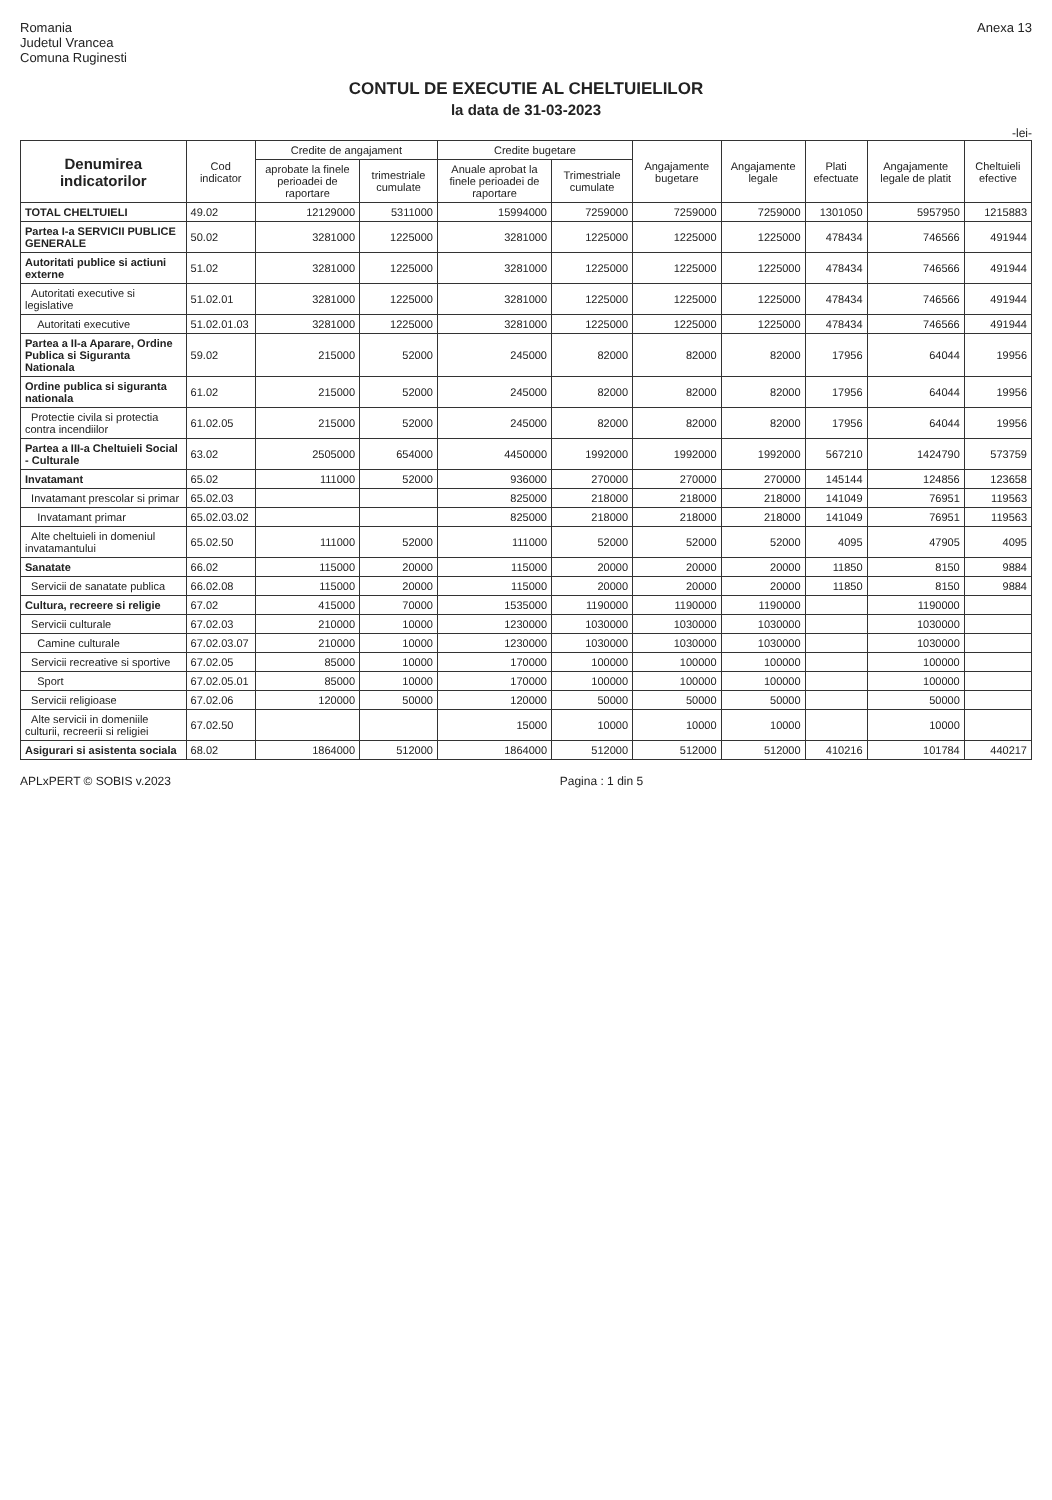Romania
Judetul Vrancea
Comuna Ruginesti
Anexa 13
CONTUL DE EXECUTIE AL CHELTUIELILOR
la data de 31-03-2023
-lei-
| Denumirea indicatorilor | Cod indicator | Credite de angajament | | Credite bugetare | | Angajamente bugetare | Angajamente legale | Plati efectuate | Angajamente legale de platit | Cheltuieli efective |
| --- | --- | --- | --- | --- | --- | --- | --- | --- | --- | --- |
| | | aprobate la finele perioadei de raportare | trimestriale cumulate | Anuale aprobat la finele perioadei de raportare | Trimestriale cumulate | | | | | |
| TOTAL CHELTUIELI | 49.02 | 12129000 | 5311000 | 15994000 | 7259000 | 7259000 | 7259000 | 1301050 | 5957950 | 1215883 |
| Partea I-a SERVICII PUBLICE GENERALE | 50.02 | 3281000 | 1225000 | 3281000 | 1225000 | 1225000 | 1225000 | 478434 | 746566 | 491944 |
| Autoritati publice si actiuni externe | 51.02 | 3281000 | 1225000 | 3281000 | 1225000 | 1225000 | 1225000 | 478434 | 746566 | 491944 |
| Autoritati executive si legislative | 51.02.01 | 3281000 | 1225000 | 3281000 | 1225000 | 1225000 | 1225000 | 478434 | 746566 | 491944 |
| Autoritati executive | 51.02.01.03 | 3281000 | 1225000 | 3281000 | 1225000 | 1225000 | 1225000 | 478434 | 746566 | 491944 |
| Partea a II-a Aparare, Ordine Publica si Siguranta Nationala | 59.02 | 215000 | 52000 | 245000 | 82000 | 82000 | 82000 | 17956 | 64044 | 19956 |
| Ordine publica si siguranta nationala | 61.02 | 215000 | 52000 | 245000 | 82000 | 82000 | 82000 | 17956 | 64044 | 19956 |
| Protectie civila si protectia contra incendiilor | 61.02.05 | 215000 | 52000 | 245000 | 82000 | 82000 | 82000 | 17956 | 64044 | 19956 |
| Partea a III-a Cheltuieli Social - Culturale | 63.02 | 2505000 | 654000 | 4450000 | 1992000 | 1992000 | 1992000 | 567210 | 1424790 | 573759 |
| Invatamant | 65.02 | 111000 | 52000 | 936000 | 270000 | 270000 | 270000 | 145144 | 124856 | 123658 |
| Invatamant prescolar si primar | 65.02.03 | | | 825000 | 218000 | 218000 | 218000 | 141049 | 76951 | 119563 |
| Invatamant primar | 65.02.03.02 | | | 825000 | 218000 | 218000 | 218000 | 141049 | 76951 | 119563 |
| Alte cheltuieli in domeniul invatamantului | 65.02.50 | 111000 | 52000 | 111000 | 52000 | 52000 | 52000 | 4095 | 47905 | 4095 |
| Sanatate | 66.02 | 115000 | 20000 | 115000 | 20000 | 20000 | 20000 | 11850 | 8150 | 9884 |
| Servicii de sanatate publica | 66.02.08 | 115000 | 20000 | 115000 | 20000 | 20000 | 20000 | 11850 | 8150 | 9884 |
| Cultura, recreere si religie | 67.02 | 415000 | 70000 | 1535000 | 1190000 | 1190000 | 1190000 | | 1190000 | |
| Servicii culturale | 67.02.03 | 210000 | 10000 | 1230000 | 1030000 | 1030000 | 1030000 | | 1030000 | |
| Camine culturale | 67.02.03.07 | 210000 | 10000 | 1230000 | 1030000 | 1030000 | 1030000 | | 1030000 | |
| Servicii recreative si sportive | 67.02.05 | 85000 | 10000 | 170000 | 100000 | 100000 | 100000 | | 100000 | |
| Sport | 67.02.05.01 | 85000 | 10000 | 170000 | 100000 | 100000 | 100000 | | 100000 | |
| Servicii religioase | 67.02.06 | 120000 | 50000 | 120000 | 50000 | 50000 | 50000 | | 50000 | |
| Alte servicii in domeniile culturii, recreerii si religiei | 67.02.50 | | | 15000 | 10000 | 10000 | 10000 | | 10000 | |
| Asigurari si asistenta sociala | 68.02 | 1864000 | 512000 | 1864000 | 512000 | 512000 | 512000 | 410216 | 101784 | 440217 |
APLxPERT © SOBIS v.2023 Pagina : 1 din 5